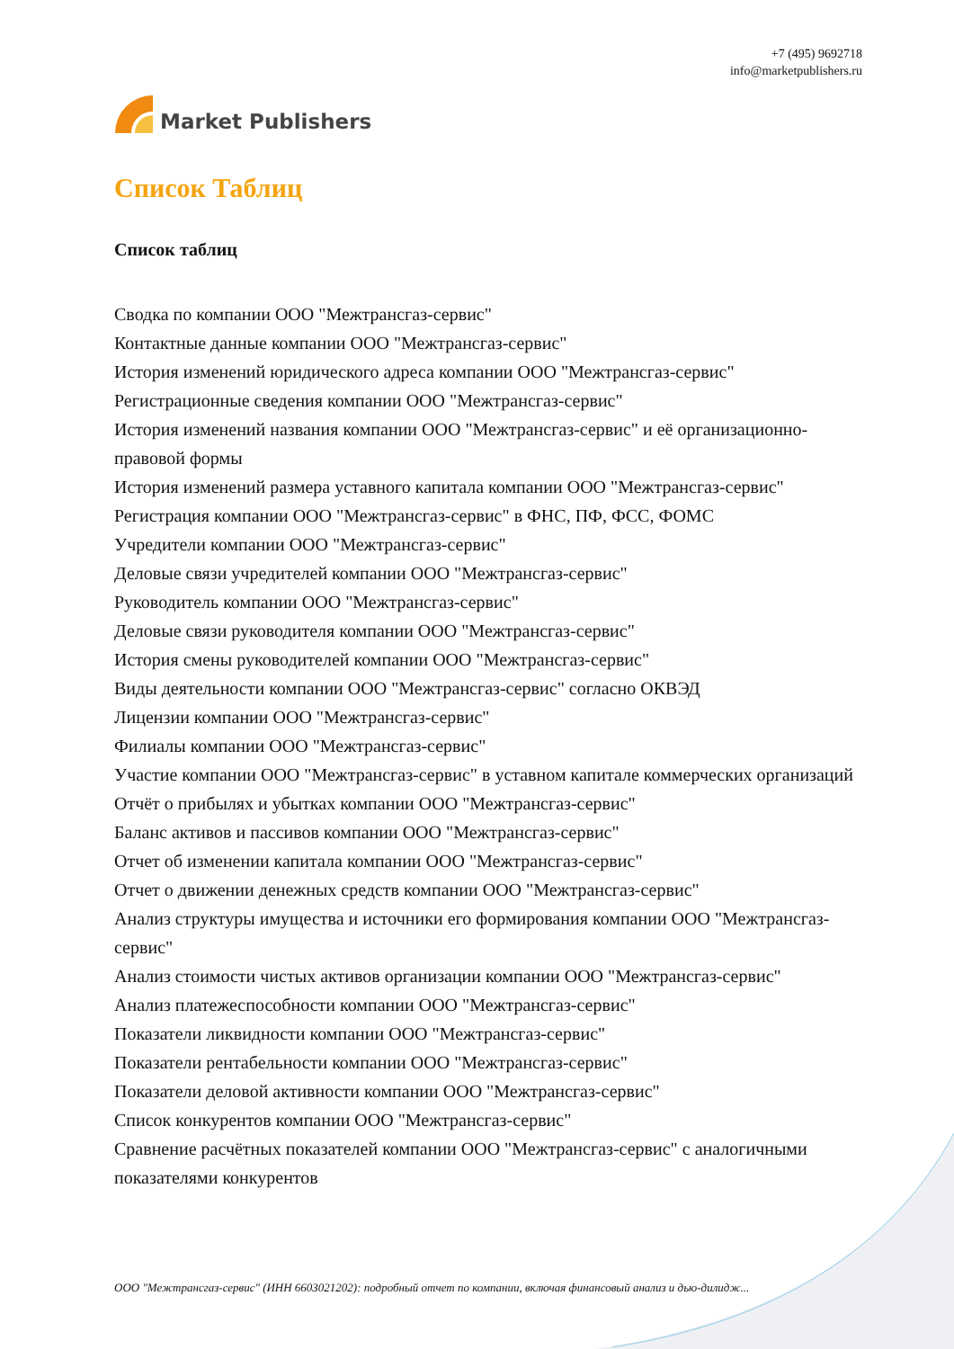Market Publishers
+7 (495) 9692718
info@marketpublishers.ru
Список Таблиц
Список таблиц
Сводка по компании ООО "Межтрансгаз-сервис"
Контактные данные компании ООО "Межтрансгаз-сервис"
История изменений юридического адреса компании ООО "Межтрансгаз-сервис"
Регистрационные сведения компании ООО "Межтрансгаз-сервис"
История изменений названия компании ООО "Межтрансгаз-сервис" и её организационно-правовой формы
История изменений размера уставного капитала компании ООО "Межтрансгаз-сервис"
Регистрация компании ООО "Межтрансгаз-сервис" в ФНС, ПФ, ФСС, ФОМС
Учредители компании ООО "Межтрансгаз-сервис"
Деловые связи учредителей компании ООО "Межтрансгаз-сервис"
Руководитель компании ООО "Межтрансгаз-сервис"
Деловые связи руководителя компании ООО "Межтрансгаз-сервис"
История смены руководителей компании ООО "Межтрансгаз-сервис"
Виды деятельности компании ООО "Межтрансгаз-сервис" согласно ОКВЭД
Лицензии компании ООО "Межтрансгаз-сервис"
Филиалы компании ООО "Межтрансгаз-сервис"
Участие компании ООО "Межтрансгаз-сервис" в уставном капитале коммерческих организаций
Отчёт о прибылях и убытках компании ООО "Межтрансгаз-сервис"
Баланс активов и пассивов компании ООО "Межтрансгаз-сервис"
Отчет об изменении капитала компании ООО "Межтрансгаз-сервис"
Отчет о движении денежных средств компании ООО "Межтрансгаз-сервис"
Анализ структуры имущества и источники его формирования компании ООО "Межтрансгаз-сервис"
Анализ стоимости чистых активов организации компании ООО "Межтрансгаз-сервис"
Анализ платежеспособности компании ООО "Межтрансгаз-сервис"
Показатели ликвидности компании ООО "Межтрансгаз-сервис"
Показатели рентабельности компании ООО "Межтрансгаз-сервис"
Показатели деловой активности компании ООО "Межтрансгаз-сервис"
Список конкурентов компании ООО "Межтрансгаз-сервис"
Сравнение расчётных показателей компании ООО "Межтрансгаз-сервис" с аналогичными показателями конкурентов
ООО "Межтрансгаз-сервис" (ИНН 6603021202): подробный отчет по компании, включая финансовый анализ и дью-дилидж...